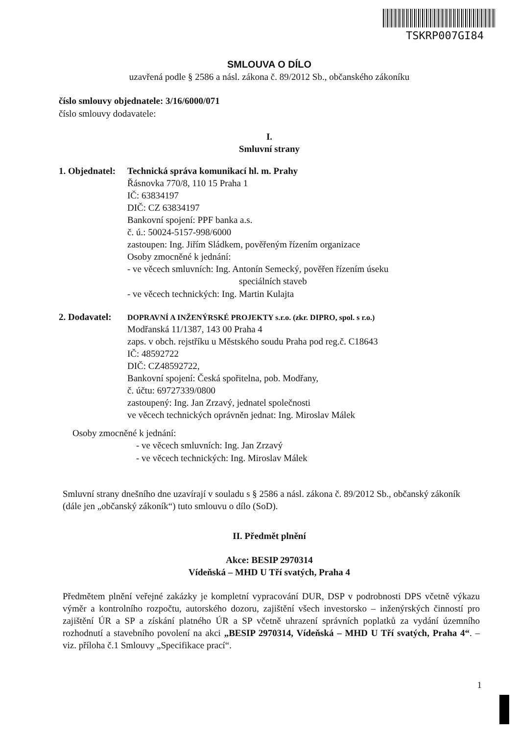TSKRP007GI84
SMLOUVA O DÍLO
uzavřená podle § 2586 a násl. zákona č. 89/2012 Sb., občanského zákoníku
číslo smlouvy objednatele: 3/16/6000/071
číslo smlouvy dodavatele:
I.
Smluvní strany
1. Objednatel:
Technická správa komunikací hl. m. Prahy
Řásnovka 770/8, 110 15 Praha 1
IČ: 63834197
DIČ: CZ 63834197
Bankovní spojení: PPF banka a.s.
č. ú.: 50024-5157-998/6000
zastoupen: Ing. Jiřím Sládkem, pověřeným řízením organizace
Osoby zmocněné k jednání:
- ve věcech smluvních: Ing. Antonín Semecký, pověřen řízením úseku
speciálních staveb
- ve věcech technických: Ing. Martin Kulajta
2. Dodavatel:
DOPRAVNÍ A INŽENÝRSKÉ PROJEKTY s.r.o. (zkr. DIPRO, spol. s r.o.)
Modřanská 11/1387, 143 00 Praha 4
zaps. v obch. rejstříku u Městského soudu Praha pod reg.č. C18643
IČ: 48592722
DIČ: CZ48592722,
Bankovní spojení: Česká spořitelna, pob. Modřany,
č. účtu: 69727339/0800
zastoupený: Ing. Jan Zrzavý, jednatel společnosti
ve věcech technických oprávněn jednat: Ing. Miroslav Málek
Osoby zmocněné k jednání:
- ve věcech smluvních: Ing. Jan Zrzavý
- ve věcech technických: Ing. Miroslav Málek
Smluvní strany dnešního dne uzavírají v souladu s § 2586 a násl. zákona č. 89/2012 Sb., občanský zákoník (dále jen „občanský zákoník“) tuto smlouvu o dílo (SoD).
II. Předmět plnění
Akce: BESIP 2970314
Vídeňská – MHD U Tří svatých, Praha 4
Předmětem plnění veřejné zakázky je kompletní vypracování DUR, DSP v podrobnosti DPS včetně výkazu výměr a kontrolního rozpočtu, autorského dozoru, zajištění všech investorsko – inženýrských činností pro zajištění ÚR a SP a získání platného ÚR a SP včetně uhrazení správních poplatků za vydání územního rozhodnutí a stavebního povolení na akci „BESIP 2970314, Vídeňská – MHD U Tří svatých, Praha 4“. – viz. příloha č.1 Smlouvy „Specifikace prací“.
1